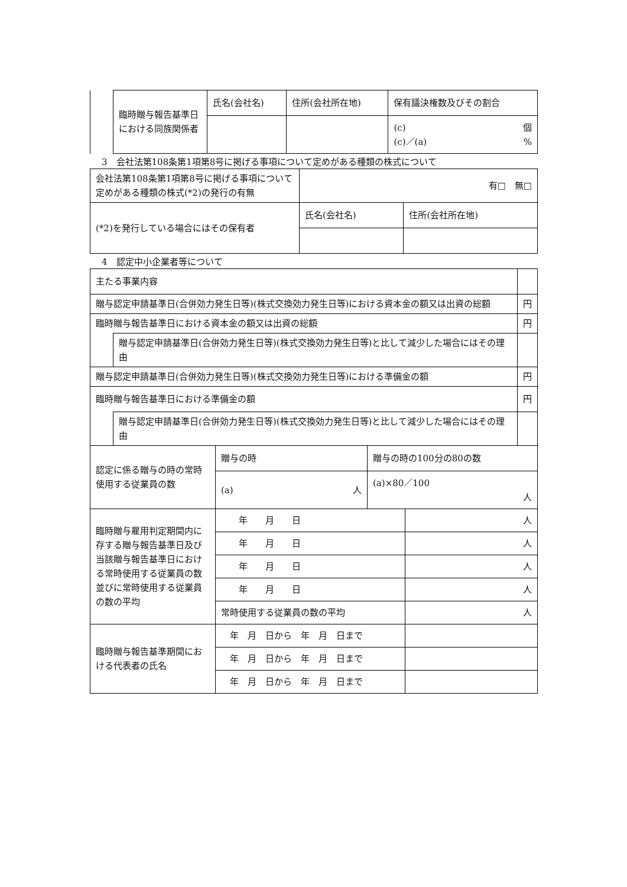| | 臨時贈与報告基準日における同族関係者 | 氏名(会社名) | 住所(会社所在地) | 保有議決権数及びその割合 |
| | | | | (c) 個 (c)／(a) % |
3　会社法第108条第1項第8号に掲げる事項について定めがある種類の株式について
| 会社法第108条第1項第8号に掲げる事項について定めがある種類の株式(*2)の発行の有無 | 有□ 無□ | |
| (*2)を発行している場合にはその保有者 | 氏名(会社名) | 住所(会社所在地) |
4　認定中小企業者等について
| 主たる事業内容 | | |
| 贈与認定申請基準日(合併効力発生日等)(株式交換効力発生日等)における資本金の額又は出資の総額 | | 円 |
| 臨時贈与報告基準日における資本金の額又は出資の総額 | | 円 |
| | 贈与認定申請基準日(合併効力発生日等)(株式交換効力発生日等)と比して減少した場合にはその理由 | |
| 贈与認定申請基準日(合併効力発生日等)(株式交換効力発生日等)における準備金の額 | | 円 |
| 臨時贈与報告基準日における準備金の額 | | 円 |
| | 贈与認定申請基準日(合併効力発生日等)(株式交換効力発生日等)と比して減少した場合にはその理由 | |
| 認定に係る贈与の時の常時使用する従業員の数 | 贈与の時 | 贈与の時の100分の80の数 | |
| | (a) 人 | (a)×80／100 人 | |
| 臨時贈与雇用判定期間内に存する贈与報告基準日及び当該贈与報告基準日における常時使用する従業員の数並びに常時使用する従業員の数の平均 | 年 月 日 | | 人 |
| | 年 月 日 | | 人 |
| | 年 月 日 | | 人 |
| | 年 月 日 | | 人 |
| | 常時使用する従業員の数の平均 | | 人 |
| 臨時贈与報告基準期間における代表者の氏名 | 年 月 日から 年 月 日まで | | |
| | 年 月 日から 年 月 日まで | | |
| | 年 月 日から 年 月 日まで | | |